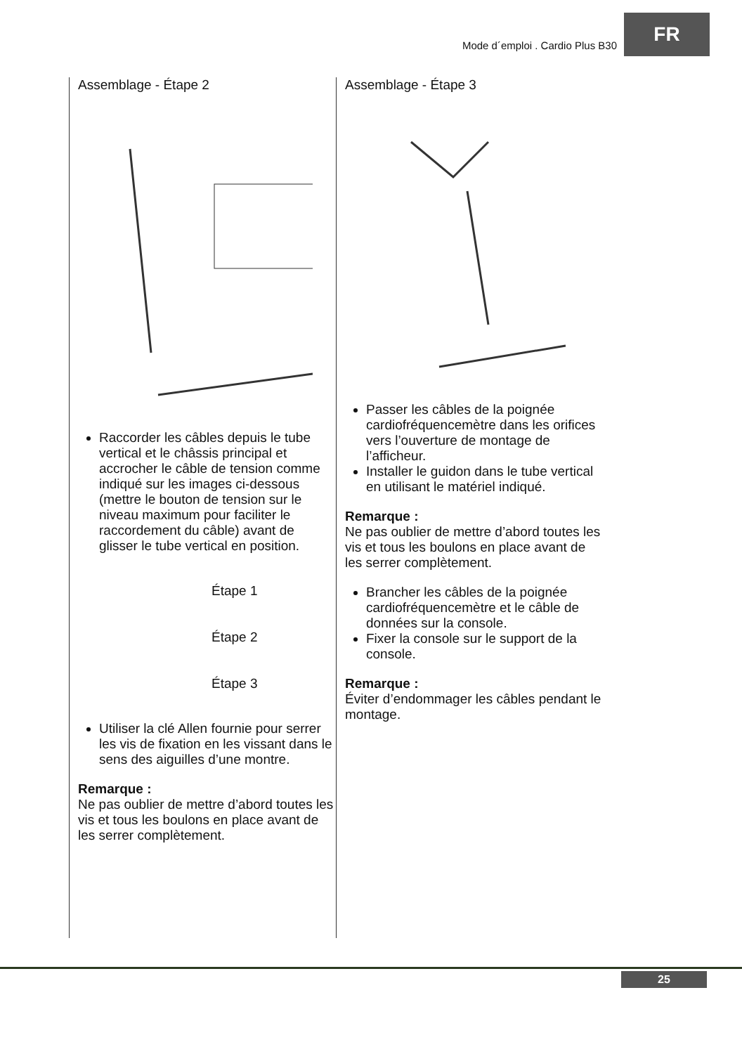Mode d´emploi . Cardio Plus B30
FR
Assemblage - Étape 2
Raccorder les câbles depuis le tube vertical et le châssis principal et accrocher le câble de tension comme indiqué sur les images ci-dessous (mettre le bouton de tension sur le niveau maximum pour faciliter le raccordement du câble) avant de glisser le tube vertical en position.
Étape 1
Étape 2
Étape 3
Utiliser la clé Allen fournie pour serrer les vis de fixation en les vissant dans le sens des aiguilles d’une montre.
Remarque :
Ne pas oublier de mettre d’abord toutes les vis et tous les boulons en place avant de les serrer complètement.
Assemblage - Étape 3
Passer les câbles de la poignée cardiofréquencemètre dans les orifices vers l’ouverture de montage de l’afficheur.
Installer le guidon dans le tube vertical en utilisant le matériel indiqué.
Remarque :
Ne pas oublier de mettre d’abord toutes les vis et tous les boulons en place avant de les serrer complètement.
Brancher les câbles de la poignée cardiofréquencemètre et le câble de données sur la console.
Fixer la console sur le support de la console.
Remarque :
Éviter d’endommager les câbles pendant le montage.
25